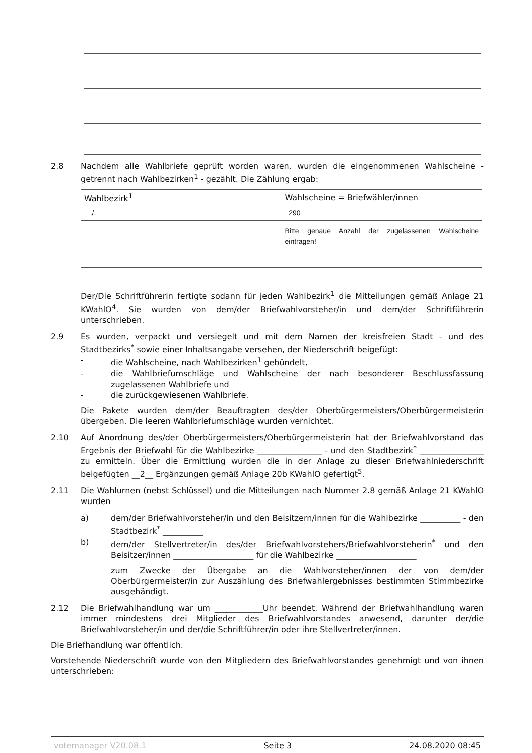2.8 Nachdem alle Wahlbriefe geprüft worden waren, wurden die eingenommenen Wahlscheine - getrennt nach Wahlbezirken<sup>1</sup> - gezählt. Die Zählung ergab:
| Wahlbezirk<sup>1</sup> | Wahlscheine = Briefwähler/innen |
| ./. | 290 |
| | Bitte genaue Anzahl der zugelassenen Wahlscheine eintragen! |
Der/Die Schriftführerin fertigte sodann für jeden Wahlbezirk<sup>1</sup> die Mitteilungen gemäß Anlage 21 KWahlO<sup>4</sup>. Sie wurden von dem/der Briefwahlvorsteher/in und dem/der Schriftführerin unterschrieben.
2.9 Es wurden, verpackt und versiegelt und mit dem Namen der kreisfreien Stadt - und des Stadtbezirks<sup>*</sup> sowie einer Inhaltsangabe versehen, der Niederschrift beigefügt:
- die Wahlscheine, nach Wahlbezirken<sup>1</sup> gebündelt,
- die Wahlbriefumschläge und Wahlscheine der nach besonderer Beschlussfassung zugelassenen Wahlbriefe und
- die zurückgewiesenen Wahlbriefe.
Die Pakete wurden dem/der Beauftragten des/der Oberbürgermeisters/Oberbürgermeisterin übergeben. Die leeren Wahlbriefumschläge wurden vernichtet.
2.10 Auf Anordnung des/der Oberbürgermeisters/Oberbürgermeisterin hat der Briefwahlvorstand das Ergebnis der Briefwahl für die Wahlbezirke ________________ - und den Stadtbezirk<sup>*</sup> ________________ zu ermitteln. Über die Ermittlung wurden die in der Anlage zu dieser Briefwahlniederschrift beigefügten __2__ Ergänzungen gemäß Anlage 20b KWahlO gefertigt<sup>5</sup>.
2.11 Die Wahlurnen (nebst Schlüssel) und die Mitteilungen nach Nummer 2.8 gemäß Anlage 21 KWahlO wurden
a) dem/der Briefwahlvorsteher/in und den Beisitzern/innen für die Wahlbezirke __________ - den Stadtbezirk<sup>*</sup> __________
b) dem/der Stellvertreter/in des/der Briefwahlvorstehers/Briefwahlvorsteherin<sup>*</sup> und den Beisitzer/innen ____________________ für die Wahlbezirke ____________________
zum Zwecke der Übergabe an die Wahlvorsteher/innen der von dem/der Oberbürgermeister/in zur Auszählung des Briefwahlergebnisses bestimmten Stimmbezirke ausgehändigt.
2.12 Die Briefwahlhandlung war um ____________Uhr beendet. Während der Briefwahlhandlung waren immer mindestens drei Mitglieder des Briefwahlvorstandes anwesend, darunter der/die Briefwahlvorsteher/in und der/die Schriftführer/in oder ihre Stellvertreter/innen.
Die Briefhandlung war öffentlich.
Vorstehende Niederschrift wurde von den Mitgliedern des Briefwahlvorstandes genehmigt und von ihnen unterschrieben:
votemanager V20.08.1 Seite 3 24.08.2020 08:45